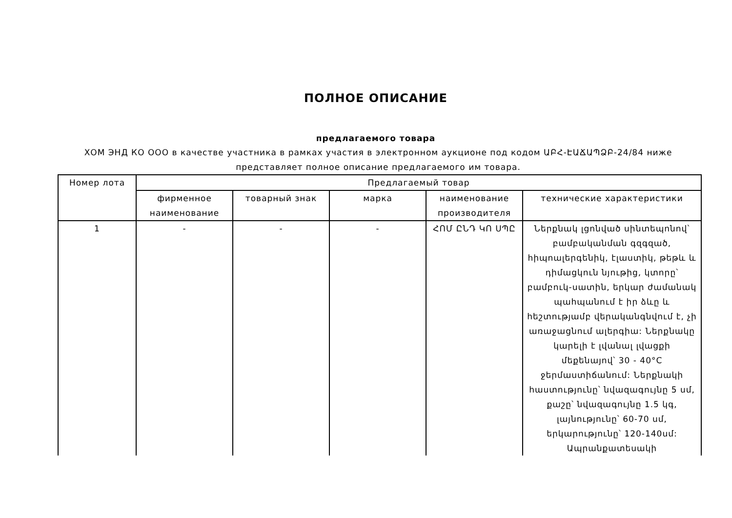ПОЛНОЕ ОПИСАНИЕ
предлагаемого товара
ХОМ ЭНД КО ООО в качестве участника в рамках участия в электронном аукционе под кодом ԱԲՀ-ԷԱՃԱՊՁԲ-24/84 ниже представляет полное описание предлагаемого им товара.
| Номер лота | Предлагаемый товар | | | | |
| --- | --- | --- | --- | --- | --- |
| | фирменное наименование | товарный знак | марка | наименование производителя | технические характеристики |
| 1 | - | - | - | ՀՈՄ ԸՆԴ ԿՈ ՍՊԸ | Ներքնակ լցոնված սինտեպոնով՝ բամբականման գզգզած, հիպոալերգենիկ, էլաստիկ, թեթև և դիմացկուն նյութից, կտորը՝ բամբուկ-սատին, երկար ժամանակ պահպանում է իր ձևը և հեշտությամբ վերականգնվում է, չի առաջացնում ալերգիա: Ներքնակը կարելի է լվանալ լվացքի մեքենայով՝ 30 - 40°C ջերմաստիճանում: Ներքնակի հաստությունը՝ նվազագույնը 5 սմ, քաշը՝ նվազագույնը 1.5 կգ, լայնությունը՝ 60-70 սմ, երկարությունը՝ 120-140սմ: Ապրանքատեսակի |